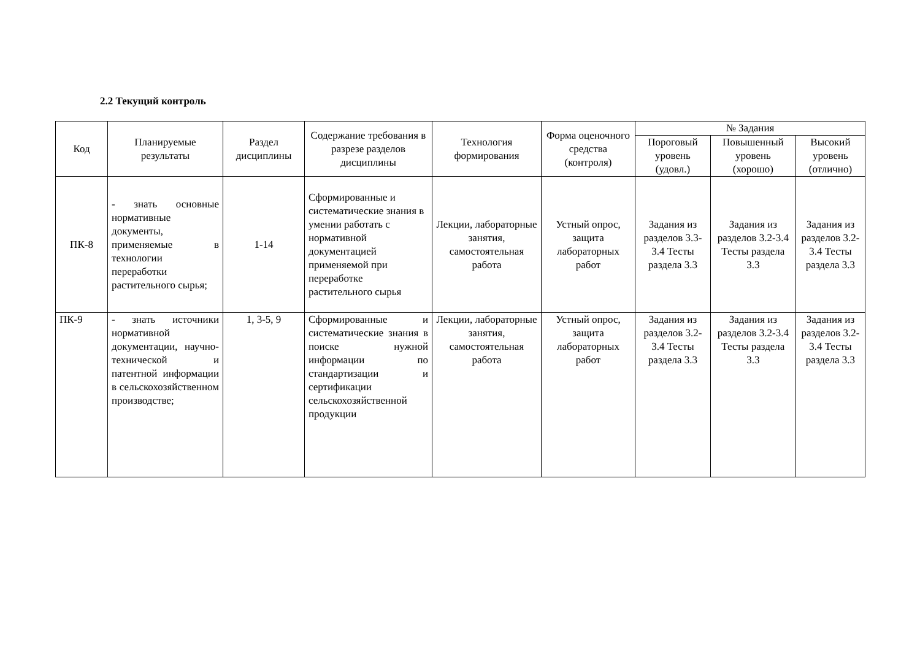2.2 Текущий контроль
| Код | Планируемые результаты | Раздел дисциплины | Содержание требования в разрезе разделов дисциплины | Технология формирования | Форма оценочного средства (контроля) | № Задания | | |
| --- | --- | --- | --- | --- | --- | --- | --- | --- |
| | | | | | | Пороговый уровень (удовл.) | Повышенный уровень (хорошо) | Высокий уровень (отлично) |
| ПК-8 | - знать основные нормативные документы, применяемые в технологии переработки растительного сырья; | 1-14 | Сформированные и систематические знания в умении работать с нормативной документацией применяемой при переработке растительного сырья | Лекции, лабораторные занятия, самостоятельная работа | Устный опрос, защита лабораторных работ | Задания из разделов 3.3-3.4 Тесты раздела 3.3 | Задания из разделов 3.2-3.4 Тесты раздела 3.3 | Задания из разделов 3.2-3.4 Тесты раздела 3.3 |
| ПК-9 | - знать источники нормативной документации, научно-технической и патентной информации в сельскохозяйственном производстве; | 1, 3-5, 9 | Сформированные и систематические знания в поиске нужной информации по стандартизации и сертификации сельскохозяйственной продукции | Лекции, лабораторные занятия, самостоятельная работа | Устный опрос, защита лабораторных работ | Задания из разделов 3.2-3.4 Тесты раздела 3.3 | Задания из разделов 3.2-3.4 Тесты раздела 3.3 | Задания из разделов 3.2-3.4 Тесты раздела 3.3 |